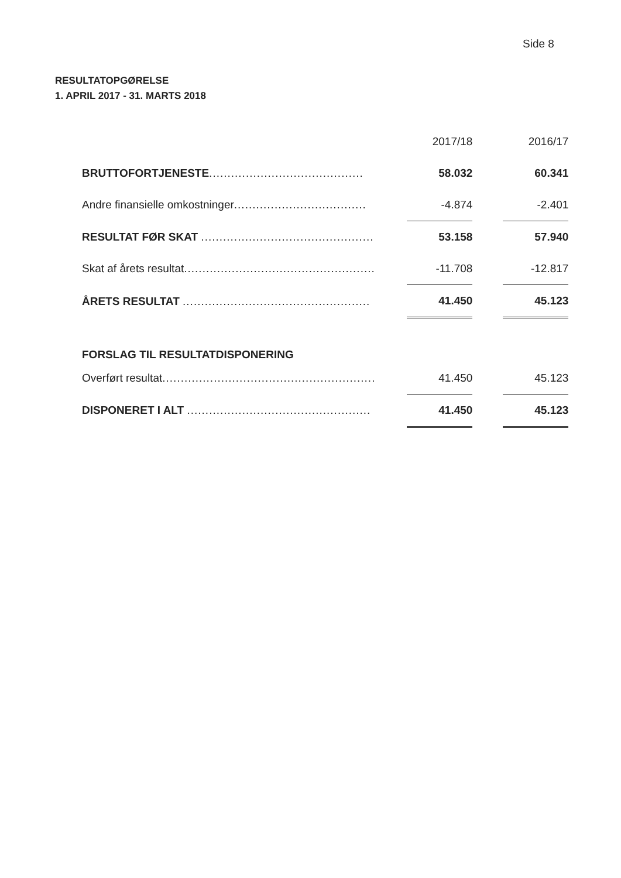Side 8
RESULTATOPGØRELSE
1. APRIL 2017 - 31. MARTS 2018
| | | 2017/18 | | 2016/17 |
| BRUTTOFORTJENESTE .......................................... | | 58.032 | | 60.341 |
| Andre finansielle omkostninger .................................... | | -4.874 | | -2.401 |
| RESULTAT FØR SKAT ............................................... | | 53.158 | | 57.940 |
| Skat af årets resultat .................................................... | | -11.708 | | -12.817 |
| ÅRETS RESULTAT ................................................... | | 41.450 | | 45.123 |
| FORSLAG TIL RESULTATDISPONERING | | | | |
| Overført resultat .......................................................... | | 41.450 | | 45.123 |
| DISPONERET I ALT .................................................. | | 41.450 | | 45.123 |